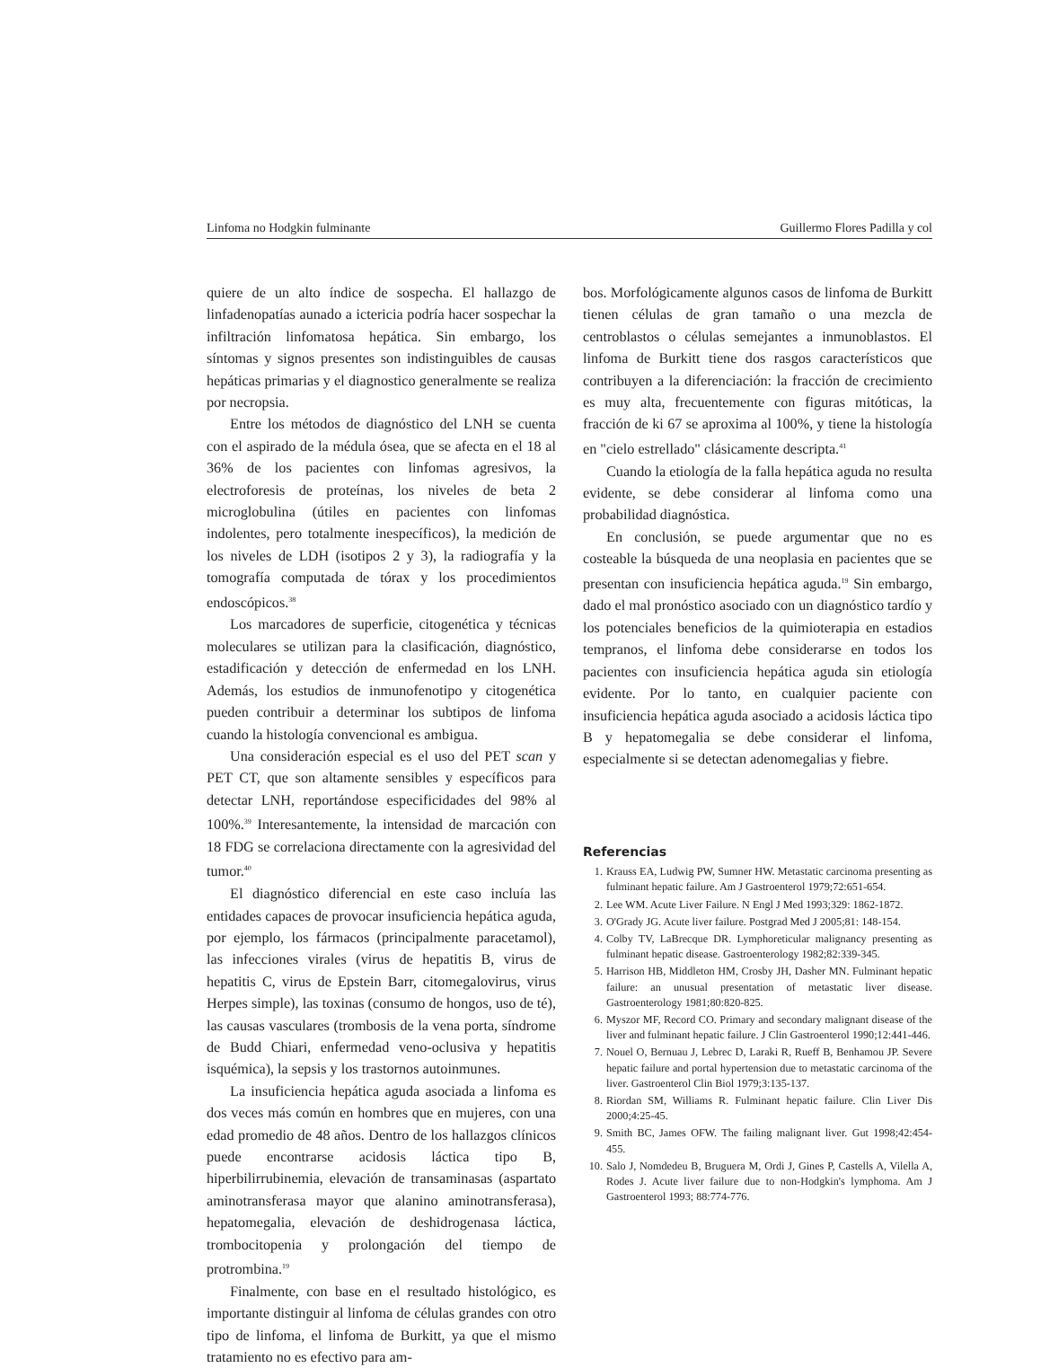Linfoma no Hodgkin fulminante Guillermo Flores Padilla y col
quiere de un alto índice de sospecha. El hallazgo de linfadenopatías aunado a ictericia podría hacer sospechar la infiltración linfomatosa hepática. Sin embargo, los síntomas y signos presentes son indistinguibles de causas hepáticas primarias y el diagnostico generalmente se realiza por necropsia.
Entre los métodos de diagnóstico del LNH se cuenta con el aspirado de la médula ósea, que se afecta en el 18 al 36% de los pacientes con linfomas agresivos, la electroforesis de proteínas, los niveles de beta 2 microglobulina (útiles en pacientes con linfomas indolentes, pero totalmente inespecíficos), la medición de los niveles de LDH (isotipos 2 y 3), la radiografía y la tomografía computada de tórax y los procedimientos endoscópicos.<sup>38</sup>
Los marcadores de superficie, citogenética y técnicas moleculares se utilizan para la clasificación, diagnóstico, estadificación y detección de enfermedad en los LNH. Además, los estudios de inmunofenotipo y citogenética pueden contribuir a determinar los subtipos de linfoma cuando la histología convencional es ambigua.
Una consideración especial es el uso del PET scan y PET CT, que son altamente sensibles y específicos para detectar LNH, reportándose especificidades del 98% al 100%.<sup>39</sup> Interesantemente, la intensidad de marcación con 18 FDG se correlaciona directamente con la agresividad del tumor.<sup>40</sup>
El diagnóstico diferencial en este caso incluía las entidades capaces de provocar insuficiencia hepática aguda, por ejemplo, los fármacos (principalmente paracetamol), las infecciones virales (virus de hepatitis B, virus de hepatitis C, virus de Epstein Barr, citomegalovirus, virus Herpes simple), las toxinas (consumo de hongos, uso de té), las causas vasculares (trombosis de la vena porta, síndrome de Budd Chiari, enfermedad veno-oclusiva y hepatitis isquémica), la sepsis y los trastornos autoinmunes.
La insuficiencia hepática aguda asociada a linfoma es dos veces más común en hombres que en mujeres, con una edad promedio de 48 años. Dentro de los hallazgos clínicos puede encontrarse acidosis láctica tipo B, hiperbilirrubinemia, elevación de transaminasas (aspartato aminotransferasa mayor que alanino aminotransferasa), hepatomegalia, elevación de deshidrogenasa láctica, trombocitopenia y prolongación del tiempo de protrombina.<sup>19</sup>
Finalmente, con base en el resultado histológico, es importante distinguir al linfoma de células grandes con otro tipo de linfoma, el linfoma de Burkitt, ya que el mismo tratamiento no es efectivo para am-
bos. Morfológicamente algunos casos de linfoma de Burkitt tienen células de gran tamaño o una mezcla de centroblastos o células semejantes a inmunoblastos. El linfoma de Burkitt tiene dos rasgos característicos que contribuyen a la diferenciación: la fracción de crecimiento es muy alta, frecuentemente con figuras mitóticas, la fracción de ki 67 se aproxima al 100%, y tiene la histología en "cielo estrellado" clásicamente descripta.<sup>41</sup>
Cuando la etiología de la falla hepática aguda no resulta evidente, se debe considerar al linfoma como una probabilidad diagnóstica.
En conclusión, se puede argumentar que no es costeable la búsqueda de una neoplasia en pacientes que se presentan con insuficiencia hepática aguda.<sup>19</sup> Sin embargo, dado el mal pronóstico asociado con un diagnóstico tardío y los potenciales beneficios de la quimioterapia en estadios tempranos, el linfoma debe considerarse en todos los pacientes con insuficiencia hepática aguda sin etiología evidente. Por lo tanto, en cualquier paciente con insuficiencia hepática aguda asociado a acidosis láctica tipo B y hepatomegalia se debe considerar el linfoma, especialmente si se detectan adenomegalias y fiebre.
Referencias
1. Krauss EA, Ludwig PW, Sumner HW. Metastatic carcinoma presenting as fulminant hepatic failure. Am J Gastroenterol 1979;72:651-654.
2. Lee WM. Acute Liver Failure. N Engl J Med 1993;329: 1862-1872.
3. O'Grady JG. Acute liver failure. Postgrad Med J 2005;81: 148-154.
4. Colby TV, LaBrecque DR. Lymphoreticular malignancy presenting as fulminant hepatic disease. Gastroenterology 1982;82:339-345.
5. Harrison HB, Middleton HM, Crosby JH, Dasher MN. Fulminant hepatic failure: an unusual presentation of metastatic liver disease. Gastroenterology 1981;80:820-825.
6. Myszor MF, Record CO. Primary and secondary malignant disease of the liver and fulminant hepatic failure. J Clin Gastroenterol 1990;12:441-446.
7. Nouel O, Bernuau J, Lebrec D, Laraki R, Rueff B, Benhamou JP. Severe hepatic failure and portal hypertension due to metastatic carcinoma of the liver. Gastroenterol Clin Biol 1979;3:135-137.
8. Riordan SM, Williams R. Fulminant hepatic failure. Clin Liver Dis 2000;4:25-45.
9. Smith BC, James OFW. The failing malignant liver. Gut 1998;42:454-455.
10. Salo J, Nomdedeu B, Bruguera M, Ordi J, Gines P, Castells A, Vilella A, Rodes J. Acute liver failure due to non-Hodgkin's lymphoma. Am J Gastroenterol 1993; 88:774-776.